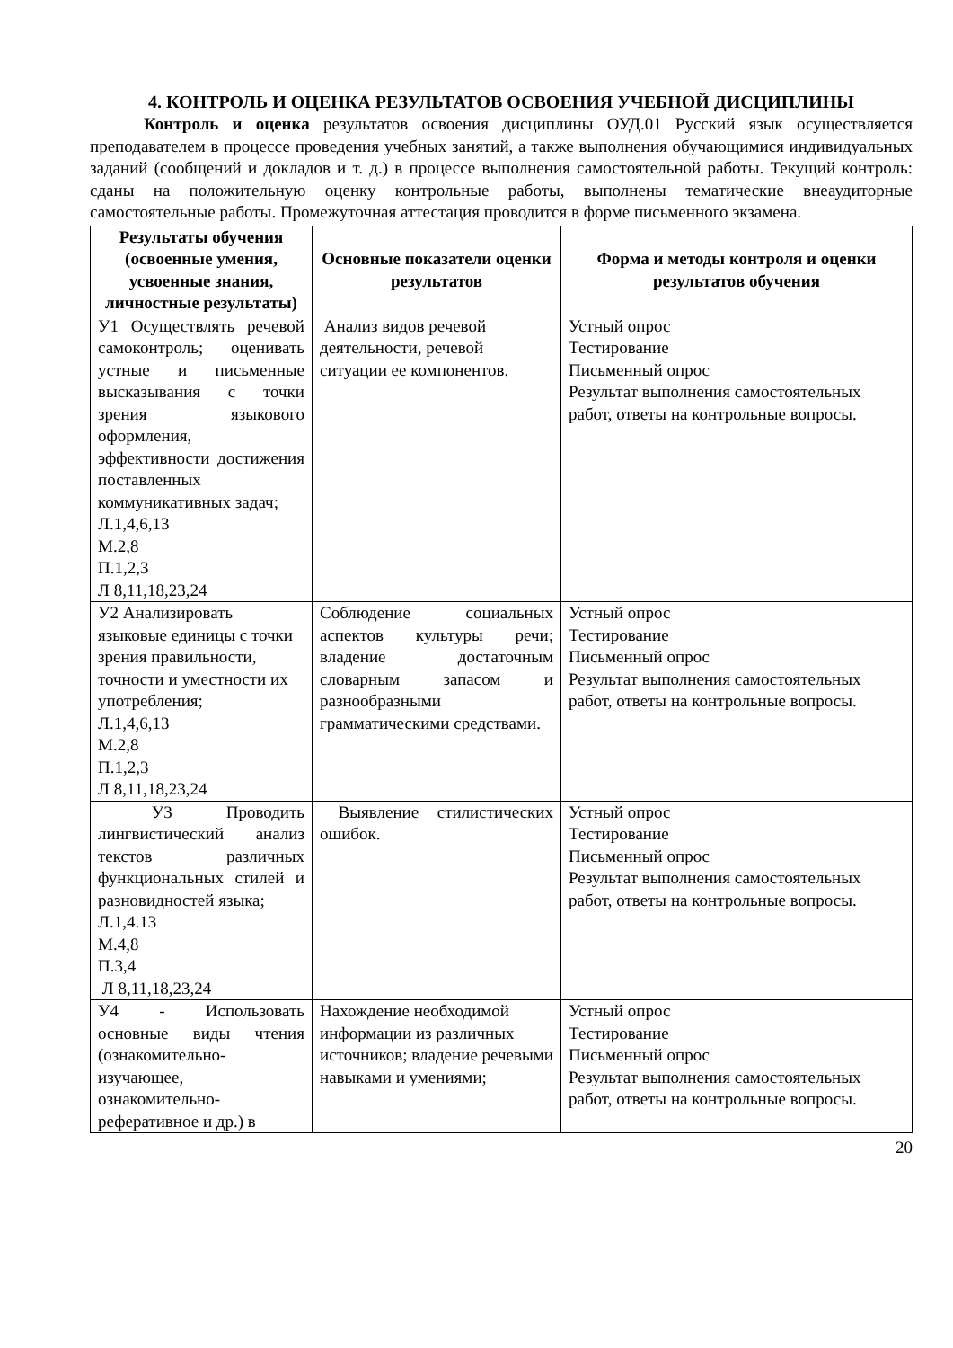4. КОНТРОЛЬ И ОЦЕНКА РЕЗУЛЬТАТОВ ОСВОЕНИЯ УЧЕБНОЙ ДИСЦИПЛИНЫ
Контроль и оценка результатов освоения дисциплины ОУД.01 Русский язык осуществляется преподавателем в процессе проведения учебных занятий, а также выполнения обучающимися индивидуальных заданий (сообщений и докладов и т. д.) в процессе выполнения самостоятельной работы. Текущий контроль: сданы на положительную оценку контрольные работы, выполнены тематические внеаудиторные самостоятельные работы. Промежуточная аттестация проводится в форме письменного экзамена.
| Результаты обучения (освоенные умения, усвоенные знания, личностные результаты) | Основные показатели оценки результатов | Форма и методы контроля и оценки результатов обучения |
| --- | --- | --- |
| У1 Осуществлять речевой самоконтроль; оценивать устные и письменные высказывания с точки зрения языкового оформления, эффективности достижения поставленных коммуникативных задач; Л.1,4,6,13 М.2,8 П.1,2,3 Л 8,11,18,23,24 | Анализ видов речевой деятельности, речевой ситуации ее компонентов. | Устный опрос Тестирование Письменный опрос Результат выполнения самостоятельных работ, ответы на контрольные вопросы. |
| У2 Анализировать языковые единицы с точки зрения правильности, точности и уместности их употребления; Л.1,4,6,13 М.2,8 П.1,2,3 Л 8,11,18,23,24 | Соблюдение социальных аспектов культуры речи; владение достаточным словарным запасом и разнообразными грамматическими средствами. | Устный опрос Тестирование Письменный опрос Результат выполнения самостоятельных работ, ответы на контрольные вопросы. |
| У3 Проводить лингвистический анализ текстов различных функциональных стилей и разновидностей языка; Л.1,4.13 М.4,8 П.3,4 Л 8,11,18,23,24 | Выявление стилистических ошибок. | Устный опрос Тестирование Письменный опрос Результат выполнения самостоятельных работ, ответы на контрольные вопросы. |
| У4 - Использовать основные виды чтения (ознакомительно-изучающее, ознакомительно-реферативное и др.) в | Нахождение необходимой информации из различных источников; владение речевыми навыками и умениями; | Устный опрос Тестирование Письменный опрос Результат выполнения самостоятельных работ, ответы на контрольные вопросы. |
20